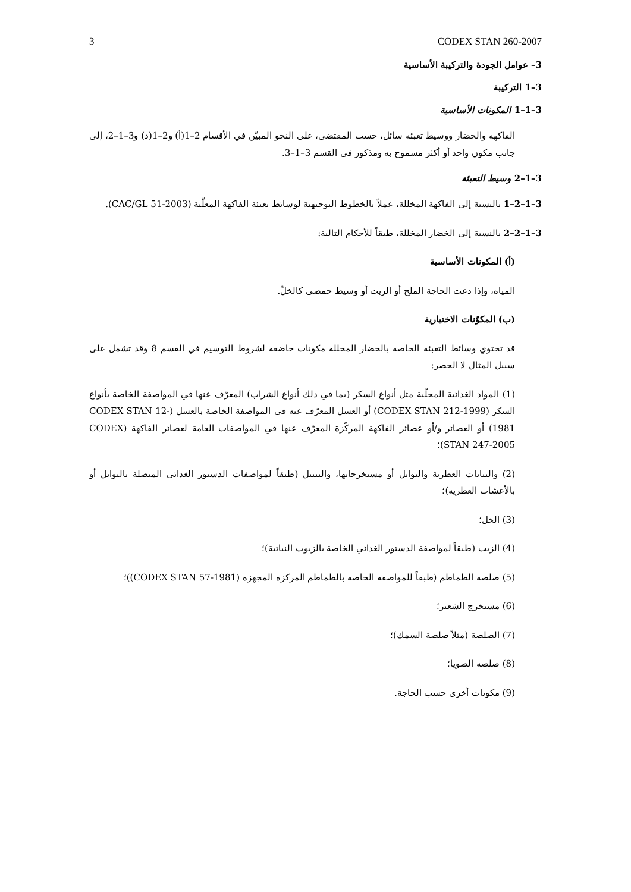3 CODEX STAN 260-2007
3– عوامل الجودة والتركيبة الأساسية
3–1 التركيبة
3–1–1 المكونات الأساسية
الفاكهة والخضار ووسيط تعبئة سائل، حسب المقتضى، على النحو المبيّن في الأقسام 2–1(أ) و2–1(د) و3–1–2، إلى جانب مكون واحد أو أكثر مسموح به ومذكور في القسم 3–1–3.
3–1–2 وسيط التعبئة
3–1–2–1 بالنسبة إلى الفاكهة المخللة، عملاً بالخطوط التوجيهية لوسائط تعبئة الفاكهة المعلّبة (CAC/GL 51-2003).
3–1–2–2 بالنسبة إلى الخضار المخللة، طبقاً للأحكام التالية:
(أ) المكونات الأساسية
المياه، وإذا دعت الحاجة الملح أو الزيت أو وسيط حمضي كالخلّ.
(ب) المكوّنات الاختيارية
قد تحتوي وسائط التعبئة الخاصة بالخضار المخللة مكونات خاضعة لشروط التوسيم في القسم 8 وقد تشمل على سبيل المثال لا الحصر:
(1) المواد الغذائية المحلّية مثل أنواع السكر (بما في ذلك أنواع الشراب) المعرّف عنها في المواصفة الخاصة بأنواع السكر (CODEX STAN 212-1999) أو العسل المعرّف عنه في المواصفة الخاصة بالعسل (CODEX STAN 12-1981) أو العصائر و/أو عصائر الفاكهة المركّزة المعرّف عنها في المواصفات العامة لعصائر الفاكهة (CODEX STAN 247-2005)؛
(2) والنباتات العطرية والتوابل أو مستخرجاتها، والتتبيل (طبقاً لمواصفات الدستور الغذائي المتصلة بالتوابل أو بالأعشاب العطرية)؛
(3) الخل؛
(4) الزيت (طبقاً لمواصفة الدستور الغذائي الخاصة بالزيوت النباتية)؛
(5) صلصة الطماطم (طبقاً للمواصفة الخاصة بالطماطم المركزة المجهزة (CODEX STAN 57-1981))؛
(6) مستخرج الشعير؛
(7) الصلصة (مثلاً صلصة السمك)؛
(8) صلصة الصويا؛
(9) مكونات أخرى حسب الحاجة.